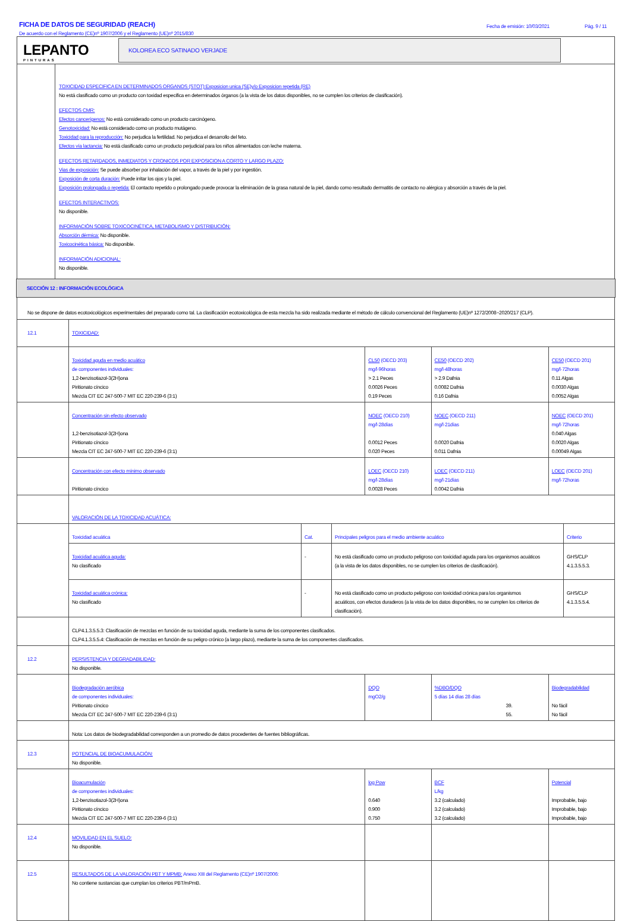FICHA DE DATOS DE SEGURIDAD (REACH)
De acuerdo con el Reglamento (CE)nº 1907/2006 y el Reglamento (UE)nº 2015/830
Fecha de emisión: 10/03/2021 Pág. 9 / 11
LEPANTO
PINTURAS
KOLOREA ECO SATINADO VERJADE
TOXICIDAD ESPECIFICA EN DETERMINADOS ORGANOS (STOT):Exposicion unica (SE)y/o Exposicion repetida (RE)
No está clasificado como un producto con toxidad especifica en determinados órganos (a la vista de los datos disponibles, no se cumplen los criterios de clasificación).
EFECTOS CMR:
Efectos cancerígenos: No está considerado como un producto carcinógeno.
Genotoxicidad: No está considerado como un producto mutágeno.
Toxicidad para la reproducción: No perjudica la fertilidad. No perjudica el desarrollo del feto.
Efectos vía lactancia: No está clasificado como un producto perjudicial para los niños alimentados con leche materna.
EFECTOS RETARDADOS, INMEDIATOS Y CRONICOS POR EXPOSICION A CORTO Y LARGO PLAZO:
Vias de exposición: Se puede absorber por inhalación del vapor, a través de la piel y por ingestión.
Exposición de corta duración: Puede irritar los ojos y la piel.
Exposición prolongada o repetida: El contacto repetido o prolongado puede provocar la eliminación de la grasa natural de la piel, dando como resultado dermatitis de contacto no alérgica y absorción a través de la piel.
EFECTOS INTERACTIVOS:
No disponible.
INFORMACIÓN SOBRE TOXICOCINÉTICA, METABOLISMO Y DISTRIBUCIÓN:
Absorción dérmica: No disponible.
Toxicocinética básica: No disponible.
INFORMACIÓN ADICIONAL:
No disponible.
SECCIÓN 12 : INFORMACIÓN ECOLÓGICA
No se dispone de datos ecotoxicológicos experimentales del preparado como tal. La clasificación ecotoxicológica de esta mezcla ha sido realizada mediante el método de cálculo convencional del Reglamento (UE)nº 1272/2008~2020/217 (CLP).
| 12.1 | TOXICIDAD: | | | |
| | Toxicidad aguda en medio acuático de componentes individuales: 1,2-benzisotiazol-3(2H)ona Piritionato cíncico Mezcla CIT EC 247-500-7 MIT EC 220-239-6 (3:1) | CL50 (OECD 203) mg/l·96horas > 2.1 Peces 0.0026 Peces 0.19 Peces | CE50 (OECD 202) mg/l·48horas > 2.9 Dafnia 0.0082 Dafnia 0.16 Dafnia | CE50 (OECD 201) mg/l·72horas 0.11 Algas 0.0030 Algas 0.0052 Algas |
| | Concentración sin efecto observado 1,2-benzisotiazol-3(2H)ona Piritionato cíncico Mezcla CIT EC 247-500-7 MIT EC 220-239-6 (3:1) | NOEC (OECD 210) mg/l·28días 0.0012 Peces 0.020 Peces | NOEC (OECD 211) mg/l·21días 0.0020 Dafnia 0.011 Dafnia | NOEC (OECD 201) mg/l·72horas 0.040 Algas 0.0020 Algas 0.00049 Algas |
| | Concentración con efecto mínimo observado Piritionato cíncico | LOEC (OECD 210) mg/l·28días 0.0028 Peces | LOEC (OECD 211) mg/l·21días 0.0042 Dafnia | LOEC (OECD 201) mg/l·72horas |
| | VALORACIÓN DE LA TOXICIDAD ACUÁTICA: | | | |
| | / Toxicidad acuática / Cat. / Principales peligros para el medio ambiente acuático / Criterio / / Toxicidad acuática aguda: No clasificado / - / No está clasificado como un producto peligroso con toxicidad aguda para los organismos acuáticos (a la vista de los datos disponibles, no se cumplen los criterios de clasificación). / GHS/CLP 4.1.3.5.5.3. / / Toxicidad acuática crónica: No clasificado / - / No está clasificado como un producto peligroso con toxicidad crónica para los organismos acuáticos, con efectos duraderos (a la vista de los datos disponibles, no se cumplen los criterios de clasificación). / GHS/CLP 4.1.3.5.5.4. / | | | |
| | CLP4.1.3.5.5.3: Clasificación de mezclas en función de su toxicidad aguda, mediante la suma de los componentes clasificados. CLP4.1.3.5.5.4: Clasificación de mezclas en función de su peligro crónico (a largo plazo), mediante la suma de los componentes clasificados. | | | |
| 12.2 | PERSISTENCIA Y DEGRADABILIDAD: No disponible. | | | |
| | Biodegradación aeróbica de componentes individuales: Piritionato cíncico Mezcla CIT EC 247-500-7 MIT EC 220-239-6 (3:1) | DQO mgO2/g | %DBO/DQO 5 días 14 días 28 días 39. 55. | Biodegradabilidad No fácil No fácil |
| | Nota: Los datos de biodegradabilidad corresponden a un promedio de datos procedentes de fuentes bibliográficas. | | | |
| 12.3 | POTENCIAL DE BIOACUMULACIÓN: No disponible. | | | |
| | Bioacumulación de componentes individuales: 1,2-benzisotiazol-3(2H)ona Piritionato cíncico Mezcla CIT EC 247-500-7 MIT EC 220-239-6 (3:1) | log Pow 0.640 0.900 0.750 | BCF L/kg 3.2 (calculado) 3.2 (calculado) 3.2 (calculado) | Potencial Improbable, bajo Improbable, bajo Improbable, bajo |
| 12.4 | MOVILIDAD EN EL SUELO: No disponible. | | | |
| 12.5 | RESULTADOS DE LA VALORACIÓN PBT Y MPMB: Anexo XIII del Reglamento (CE)nº 1907/2006: No contiene sustancias que cumplan los criterios PBT/mPmB. | | | |